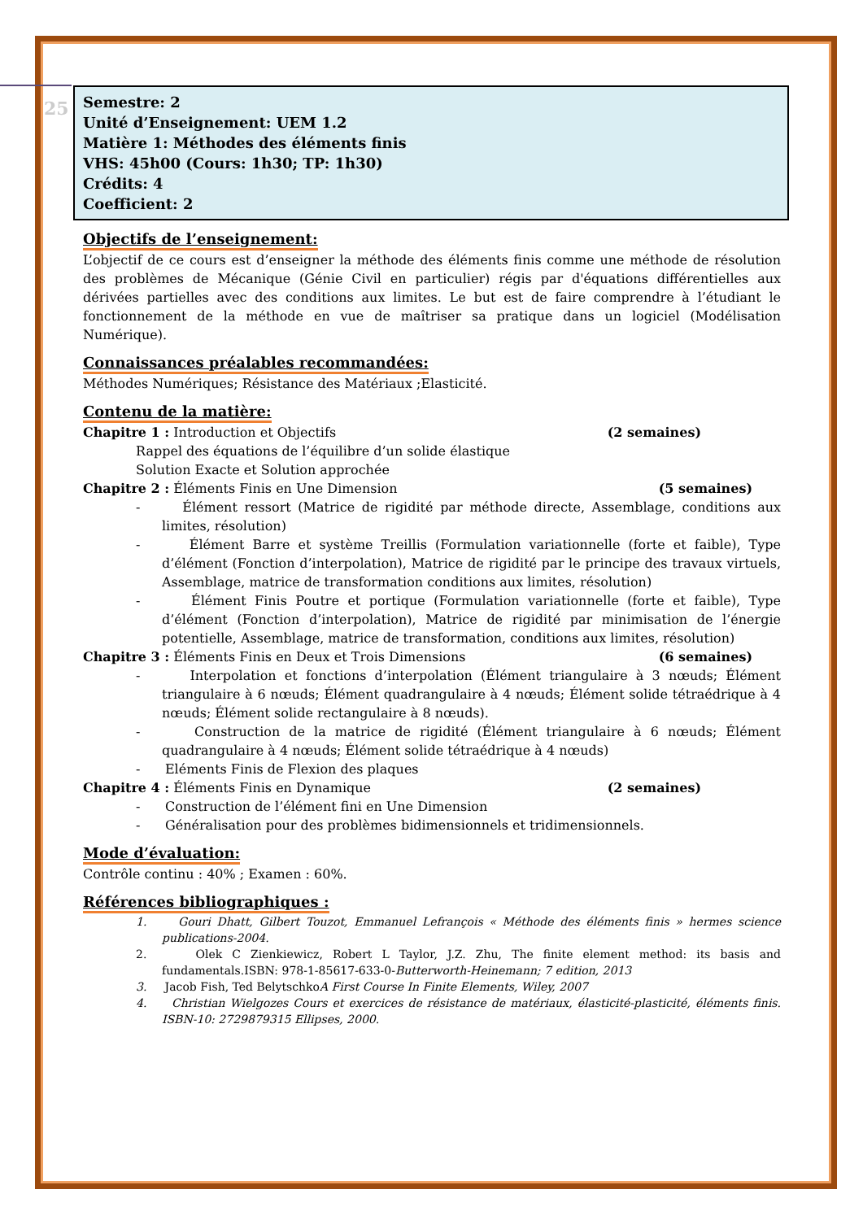25
Semestre: 2
Unité d’Enseignement: UEM 1.2
Matière 1: Méthodes des éléments finis
VHS: 45h00 (Cours: 1h30; TP: 1h30)
Crédits: 4
Coefficient: 2
Objectifs de l’enseignement:
L’objectif de ce cours est d’enseigner la méthode des éléments finis comme une méthode de résolution des problèmes de Mécanique (Génie Civil en particulier) régis par d'équations différentielles aux dérivées partielles avec des conditions aux limites. Le but est de faire comprendre à l’étudiant le fonctionnement de la méthode en vue de maîtriser sa pratique dans un logiciel (Modélisation Numérique).
Connaissances préalables recommandées:
Méthodes Numériques; Résistance des Matériaux ;Elasticité.
Contenu de la matière:
Chapitre 1 : Introduction et Objectifs (2 semaines)
Rappel des équations de l’équilibre d’un solide élastique
Solution Exacte et Solution approchée
Chapitre 2 : Éléments Finis en Une Dimension (5 semaines)
- Élément ressort (Matrice de rigidité par méthode directe, Assemblage, conditions aux limites, résolution)
- Élément Barre et système Treillis (Formulation variationnelle (forte et faible), Type d’élément (Fonction d’interpolation), Matrice de rigidité par le principe des travaux virtuels, Assemblage, matrice de transformation conditions aux limites, résolution)
- Élément Finis Poutre et portique (Formulation variationnelle (forte et faible), Type d’élément (Fonction d’interpolation), Matrice de rigidité par minimisation de l’énergie potentielle, Assemblage, matrice de transformation, conditions aux limites, résolution)
Chapitre 3 : Éléments Finis en Deux et Trois Dimensions (6 semaines)
- Interpolation et fonctions d’interpolation (Élément triangulaire à 3 nœuds; Élément triangulaire à 6 nœuds; Élément quadrangulaire à 4 nœuds; Élément solide tétraédrique à 4 nœuds; Élément solide rectangulaire à 8 nœuds).
- Construction de la matrice de rigidité (Élément triangulaire à 6 nœuds; Élément quadrangulaire à 4 nœuds; Élément solide tétraédrique à 4 nœuds)
- Eléments Finis de Flexion des plaques
Chapitre 4 : Éléments Finis en Dynamique (2 semaines)
- Construction de l’élément fini en Une Dimension
- Généralisation pour des problèmes bidimensionnels et tridimensionnels.
Mode d’évaluation:
Contrôle continu : 40% ; Examen : 60%.
Références bibliographiques :
1. Gouri Dhatt, Gilbert Touzot, Emmanuel Lefrançois « Méthode des éléments finis » hermes science publications-2004.
2. Olek C Zienkiewicz, Robert L Taylor, J.Z. Zhu, The finite element method: its basis and fundamentals.ISBN: 978-1-85617-633-0-Butterworth-Heinemann; 7 edition, 2013
3. Jacob Fish, Ted BelytschkoA First Course In Finite Elements, Wiley, 2007
4. Christian Wielgozes Cours et exercices de résistance de matériaux, élasticité-plasticité, éléments finis. ISBN-10: 2729879315 Ellipses, 2000.